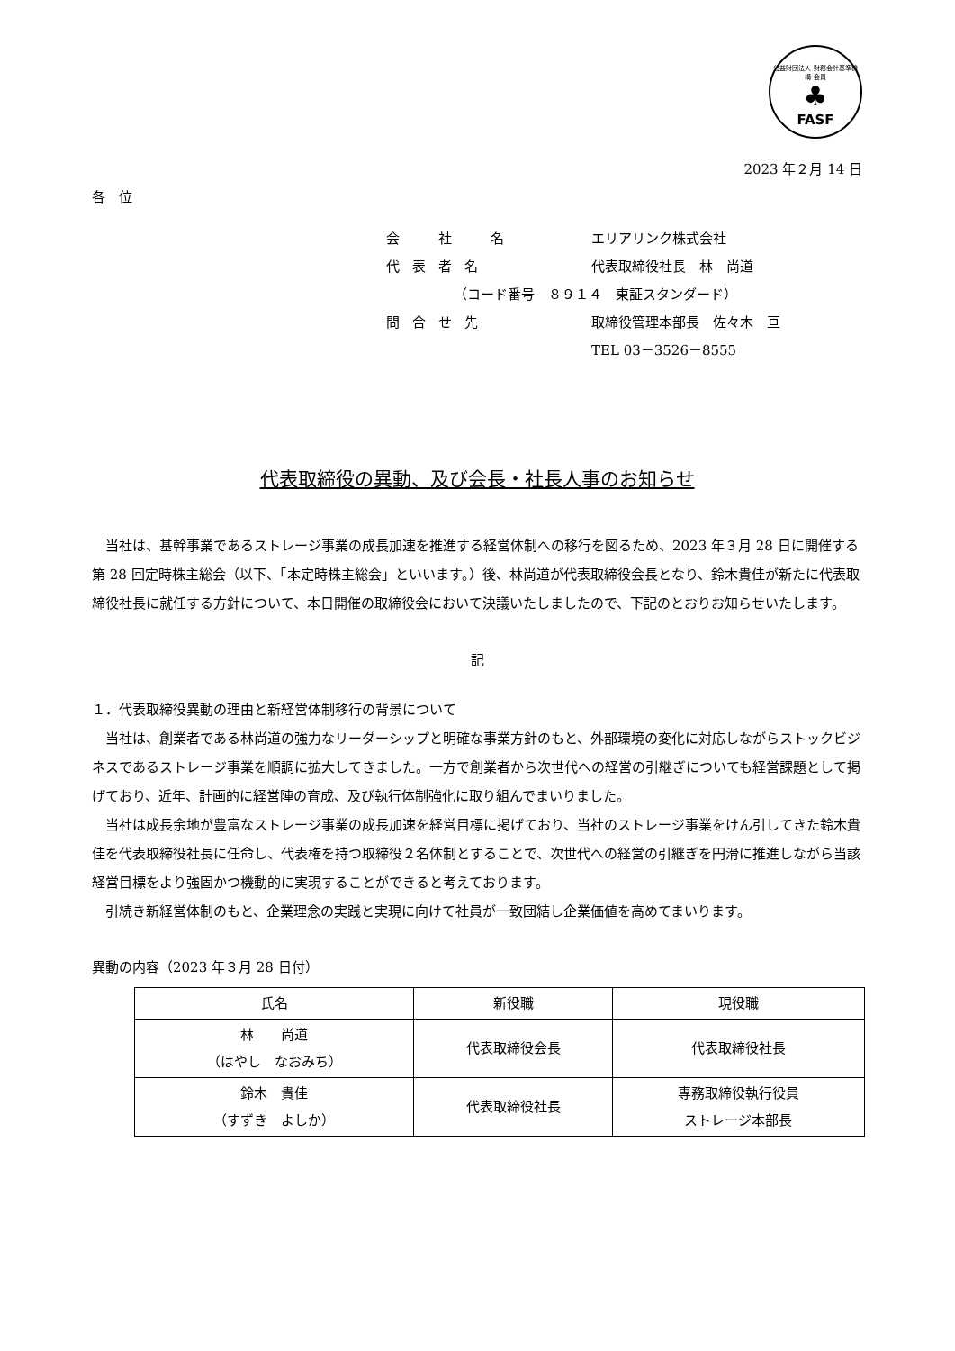公益財団法人 財務会計基準機構 会員
♣
FASF
2023 年２月 14 日
各　位
会　社　名 エリアリンク株式会社
代表者名 代表取締役社長　林　尚道
（コード番号　８９１４　東証スタンダード）
問合せ先 取締役管理本部長　佐々木　亘
TEL 03－3526－8555
代表取締役の異動、及び会長・社長人事のお知らせ
当社は、基幹事業であるストレージ事業の成長加速を推進する経営体制への移行を図るため、2023 年３月 28 日に開催する第 28 回定時株主総会（以下、「本定時株主総会」といいます。）後、林尚道が代表取締役会長となり、鈴木貴佳が新たに代表取締役社長に就任する方針について、本日開催の取締役会において決議いたしましたので、下記のとおりお知らせいたします。
記
１．代表取締役異動の理由と新経営体制移行の背景について
当社は、創業者である林尚道の強力なリーダーシップと明確な事業方針のもと、外部環境の変化に対応しながらストックビジネスであるストレージ事業を順調に拡大してきました。一方で創業者から次世代への経営の引継ぎについても経営課題として掲げており、近年、計画的に経営陣の育成、及び執行体制強化に取り組んでまいりました。
当社は成長余地が豊富なストレージ事業の成長加速を経営目標に掲げており、当社のストレージ事業をけん引してきた鈴木貴佳を代表取締役社長に任命し、代表権を持つ取締役２名体制とすることで、次世代への経営の引継ぎを円滑に推進しながら当該経営目標をより強固かつ機動的に実現することができると考えております。
引続き新経営体制のもと、企業理念の実践と実現に向けて社員が一致団結し企業価値を高めてまいります。
異動の内容（2023 年３月 28 日付）
| 氏名 | 新役職 | 現役職 |
| --- | --- | --- |
| 林 尚道 （はやし なおみち） | 代表取締役会長 | 代表取締役社長 |
| 鈴木 貴佳 （すずき よしか） | 代表取締役社長 | 専務取締役執行役員 ストレージ本部長 |